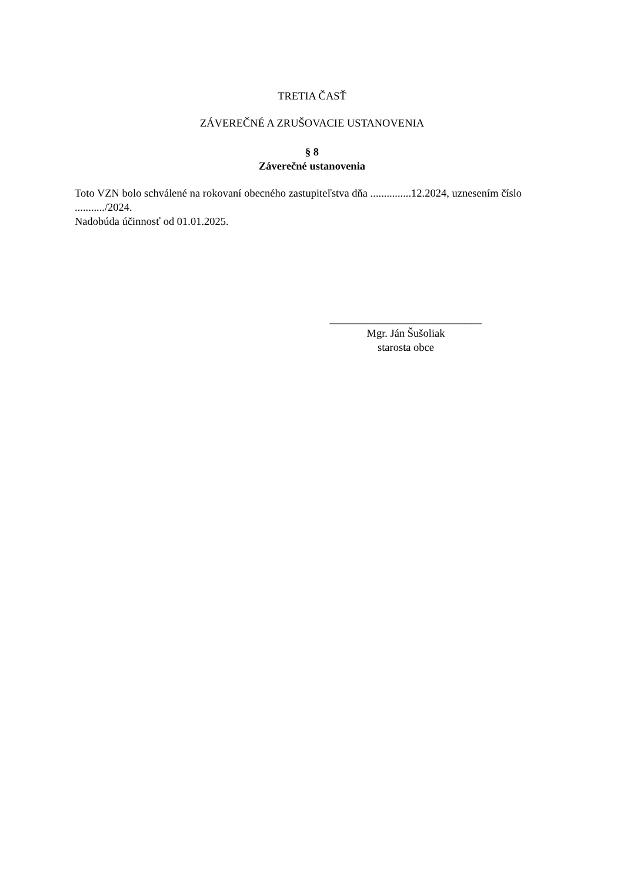TRETIA ČASŤ
ZÁVEREČNÉ A ZRUŠOVACIE USTANOVENIA
§ 8
Záverečné ustanovenia
Toto VZN bolo schválené na rokovaní obecného zastupiteľstva dňa ...............12.2024, uznesením číslo .........../2024.
Nadobúda účinnosť od 01.01.2025.
____________________________
Mgr. Ján Šušoliak
starosta obce